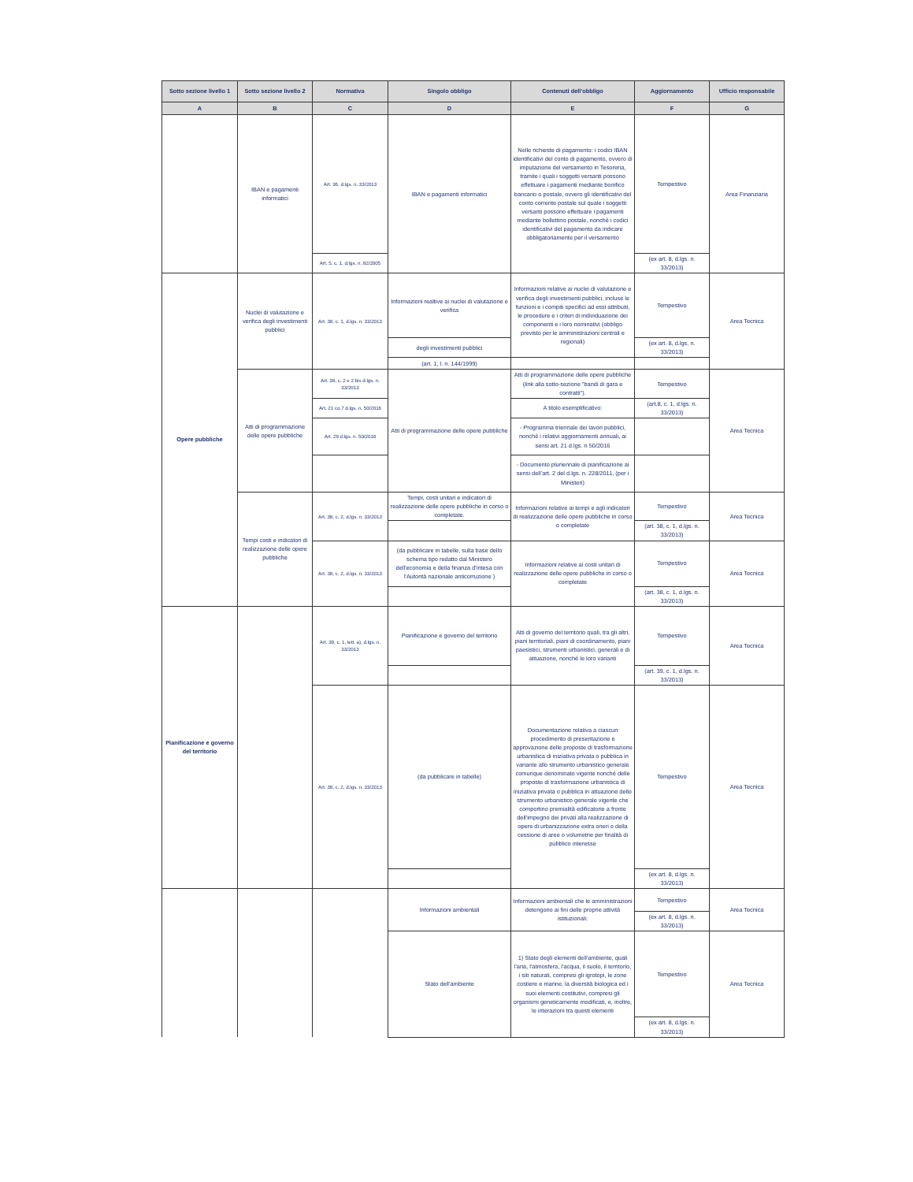| Sotto sezione livello 1 | Sotto sezione livello 2 | Normativa | Singolo obbligo | Contenuti dell'obbligo | Aggiornamento | Ufficio responsabile |
| --- | --- | --- | --- | --- | --- | --- |
| A | B | C | D | E | F | G |
| | IBAN e pagamenti informatici | Art. 36, d.lgs. n. 33/2013 | IBAN e pagamenti informatici | Nelle richieste di pagamento: i codici IBAN identificativi del conto di pagamento, ovvero di imputazione del versamento in Tesoreria, tramite i quali i soggetti versanti possono effettuare i pagamenti mediante bonifico bancario o postale, ovvero gli identificativi del conto corrente postale sul quale i soggetti versanti possono effettuare i pagamenti mediante bollettino postale, nonchè i codici identificativi del pagamento da indicare obbligatoriamente per il versamento | Tempestivo | Area Finanziaria |
| | | Art. 5, c. 1, d.lgs. n. 82/2005 | | | (ex art. 8, d.lgs. n. 33/2013) | |
| Opere pubbliche | Nuclei di valutazione e verifica degli investimenti pubblici | Art. 38, c. 1, d.lgs. n. 33/2013 | Informazioni realtive ai nuclei di valutazione e verifica | Informazioni relative ai nuclei di valutazione e verifica degli investimenti pubblici, incluse le funzioni e i compiti specifici ad essi attribuiti, le procedure e i criteri di individuazione dei componenti e i loro nominativi (obbligo previsto per le amministrazioni centrali e regionali) | Tempestivo | Area Tecnica |
| | | | degli investimenti pubblici | | (ex art. 8, d.lgs. n. 33/2013) | |
| | | | (art. 1, l. n. 144/1999) | | | |
| | Atti di programmazione delle opere pubbliche | Art. 38, c. 2 e 2 bis d.lgs. n. 33/2013 | Atti di programmazione delle opere pubbliche | Atti di programmazione delle opere pubbliche ( link alla sotto-sezione "bandi di gara e contratti"). | Tempestivo | Area Tecnica |
| | | Art. 21 co.7 d.lgs. n. 50/2016 | | A titolo esemplificativo: | (art.8, c. 1, d.lgs. n. 33/2013) | |
| | | Art. 29 d.lgs. n. 50/2016 | | - Programma triennale dei lavori pubblici, nonchè i relativi aggiornamenti annuali, ai sensi art. 21 d.lgs. n 50/2016 | | |
| | | | | - Documento pluriennale di pianificazione ai sensi dell’art. 2 del d.lgs. n. 228/2011, (per i Ministeri) | | |
| | Tempi costi e indicatori di realizzazione delle opere pubbliche | Art. 38, c. 2, d.lgs. n. 33/2013 | Tempi, costi unitari e indicatori di realizzazione delle opere pubbliche in corso o completate. | Informazioni relative ai tempi e agli indicatori di realizzazione delle opere pubbliche in corso o completate | Tempestivo | Area Tecnica |
| | | | | | (art. 38, c. 1, d.lgs. n. 33/2013) | |
| | | Art. 38, c. 2, d.lgs. n. 33/2013 | (da pubblicare in tabelle, sulla base dello schema tipo redatto dal Ministero dell'economia e della finanza d'intesa con l'Autorità nazionale anticorruzione ) | Informazioni relative ai costi unitari di realizzazione delle opere pubbliche in corso o completate | Tempestivo | Area Tecnica |
| | | | | | (art. 38, c. 1, d.lgs. n. 33/2013) | |
| Pianificazione e governo del territorio | | Art. 39, c. 1, lett. a), d.lgs. n. 33/2013 | Pianificazione e governo del territorio | Atti di governo del territorio quali, tra gli altri, piani territoriali, piani di coordinamento, piani paesistici, strumenti urbanistici, generali e di attuazione, nonché le loro varianti | Tempestivo | Area Tecnica |
| | | | | | (art. 39, c. 1, d.lgs. n. 33/2013) | |
| | | Art. 39, c. 2, d.lgs. n. 33/2013 | (da pubblicare in tabelle) | Documentazione relativa a ciascun procedimento di presentazione e approvazione delle proposte di trasformazione urbanistica di iniziativa privata o pubblica in variante allo strumento urbanistico generale comunque denominato vigente nonché delle proposte di trasformazione urbanistica di iniziativa privata o pubblica in attuazione dello strumento urbanistico generale vigente che comportino premialità edificatorie a fronte dell'impegno dei privati alla realizzazione di opere di urbanizzazione extra oneri o della cessione di aree o volumetrie per finalità di pubblico interesse | Tempestivo | Area Tecnica |
| | | | | | (ex art. 8, d.lgs. n. 33/2013) | |
| | | | Informazioni ambientali | Informazioni ambientali che le amministrazioni detengono ai fini delle proprie attività istituzionali: | Tempestivo | Area Tecnica |
| | | | | | (ex art. 8, d.lgs. n. 33/2013) | |
| | | | Stato dell'ambiente | 1) Stato degli elementi dell'ambiente, quali l'aria, l'atmosfera, l'acqua, il suolo, il territorio, i siti naturali, compresi gli igrotopi, le zone costiere e marine, la diversità biologica ed i suoi elementi costitutivi, compresi gli organismi geneticamente modificati, e, inoltre, le interazioni tra questi elementi | Tempestivo | Area Tecnica |
| | | | | | (ex art. 8, d.lgs. n. 33/2013) | |